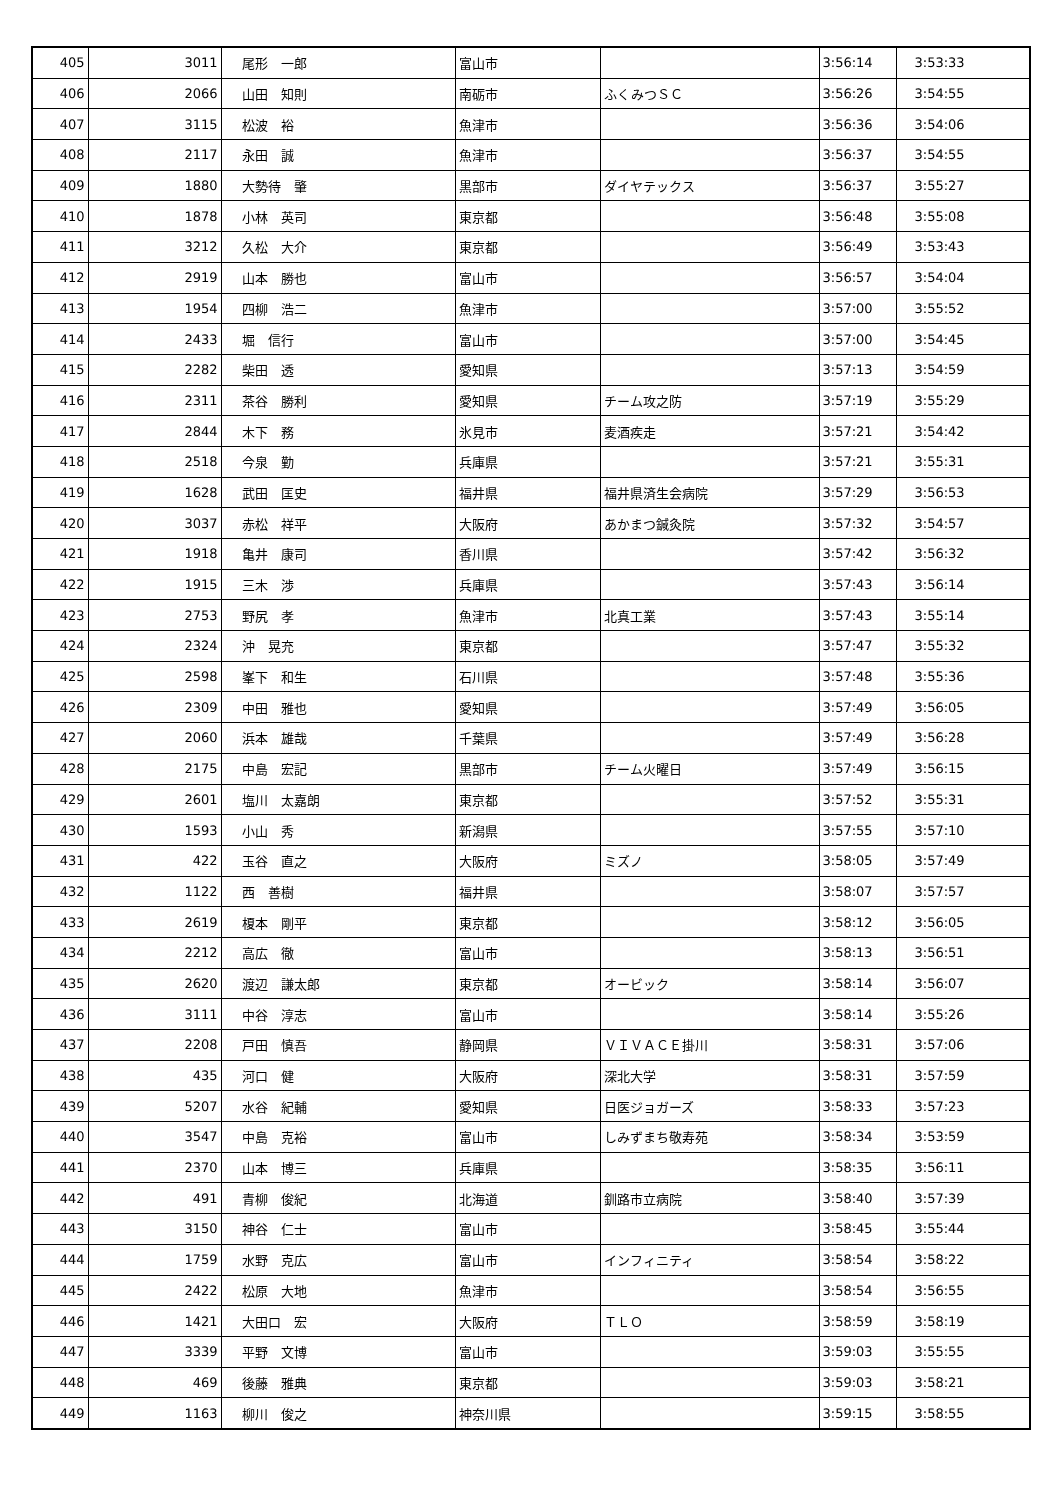| 405 | 3011 | 尾形 一郎 | 富山市 | | 3:56:14 | 3:53:33 |
| 406 | 2066 | 山田 知則 | 南砺市 | ふくみつＳＣ | 3:56:26 | 3:54:55 |
| 407 | 3115 | 松波 裕 | 魚津市 | | 3:56:36 | 3:54:06 |
| 408 | 2117 | 永田 誠 | 魚津市 | | 3:56:37 | 3:54:55 |
| 409 | 1880 | 大勢待 肇 | 黒部市 | ダイヤテックス | 3:56:37 | 3:55:27 |
| 410 | 1878 | 小林 英司 | 東京都 | | 3:56:48 | 3:55:08 |
| 411 | 3212 | 久松 大介 | 東京都 | | 3:56:49 | 3:53:43 |
| 412 | 2919 | 山本 勝也 | 富山市 | | 3:56:57 | 3:54:04 |
| 413 | 1954 | 四柳 浩二 | 魚津市 | | 3:57:00 | 3:55:52 |
| 414 | 2433 | 堀 信行 | 富山市 | | 3:57:00 | 3:54:45 |
| 415 | 2282 | 柴田 透 | 愛知県 | | 3:57:13 | 3:54:59 |
| 416 | 2311 | 茶谷 勝利 | 愛知県 | チーム攻之防 | 3:57:19 | 3:55:29 |
| 417 | 2844 | 木下 務 | 氷見市 | 麦酒疾走 | 3:57:21 | 3:54:42 |
| 418 | 2518 | 今泉 勤 | 兵庫県 | | 3:57:21 | 3:55:31 |
| 419 | 1628 | 武田 匡史 | 福井県 | 福井県済生会病院 | 3:57:29 | 3:56:53 |
| 420 | 3037 | 赤松 祥平 | 大阪府 | あかまつ鍼灸院 | 3:57:32 | 3:54:57 |
| 421 | 1918 | 亀井 康司 | 香川県 | | 3:57:42 | 3:56:32 |
| 422 | 1915 | 三木 渉 | 兵庫県 | | 3:57:43 | 3:56:14 |
| 423 | 2753 | 野尻 孝 | 魚津市 | 北真工業 | 3:57:43 | 3:55:14 |
| 424 | 2324 | 沖 晃充 | 東京都 | | 3:57:47 | 3:55:32 |
| 425 | 2598 | 峯下 和生 | 石川県 | | 3:57:48 | 3:55:36 |
| 426 | 2309 | 中田 雅也 | 愛知県 | | 3:57:49 | 3:56:05 |
| 427 | 2060 | 浜本 雄哉 | 千葉県 | | 3:57:49 | 3:56:28 |
| 428 | 2175 | 中島 宏記 | 黒部市 | チーム火曜日 | 3:57:49 | 3:56:15 |
| 429 | 2601 | 塩川 太嘉朗 | 東京都 | | 3:57:52 | 3:55:31 |
| 430 | 1593 | 小山 秀 | 新潟県 | | 3:57:55 | 3:57:10 |
| 431 | 422 | 玉谷 直之 | 大阪府 | ミズノ | 3:58:05 | 3:57:49 |
| 432 | 1122 | 西 善樹 | 福井県 | | 3:58:07 | 3:57:57 |
| 433 | 2619 | 榎本 剛平 | 東京都 | | 3:58:12 | 3:56:05 |
| 434 | 2212 | 高広 徹 | 富山市 | | 3:58:13 | 3:56:51 |
| 435 | 2620 | 渡辺 謙太郎 | 東京都 | オービック | 3:58:14 | 3:56:07 |
| 436 | 3111 | 中谷 淳志 | 富山市 | | 3:58:14 | 3:55:26 |
| 437 | 2208 | 戸田 慎吾 | 静岡県 | ＶＩＶＡＣＥ掛川 | 3:58:31 | 3:57:06 |
| 438 | 435 | 河口 健 | 大阪府 | 深北大学 | 3:58:31 | 3:57:59 |
| 439 | 5207 | 水谷 紀輔 | 愛知県 | 日医ジョガーズ | 3:58:33 | 3:57:23 |
| 440 | 3547 | 中島 克裕 | 富山市 | しみずまち敬寿苑 | 3:58:34 | 3:53:59 |
| 441 | 2370 | 山本 博三 | 兵庫県 | | 3:58:35 | 3:56:11 |
| 442 | 491 | 青柳 俊紀 | 北海道 | 釧路市立病院 | 3:58:40 | 3:57:39 |
| 443 | 3150 | 神谷 仁士 | 富山市 | | 3:58:45 | 3:55:44 |
| 444 | 1759 | 水野 克広 | 富山市 | インフィニティ | 3:58:54 | 3:58:22 |
| 445 | 2422 | 松原 大地 | 魚津市 | | 3:58:54 | 3:56:55 |
| 446 | 1421 | 大田口 宏 | 大阪府 | ＴＬＯ | 3:58:59 | 3:58:19 |
| 447 | 3339 | 平野 文博 | 富山市 | | 3:59:03 | 3:55:55 |
| 448 | 469 | 後藤 雅典 | 東京都 | | 3:59:03 | 3:58:21 |
| 449 | 1163 | 柳川 俊之 | 神奈川県 | | 3:59:15 | 3:58:55 |